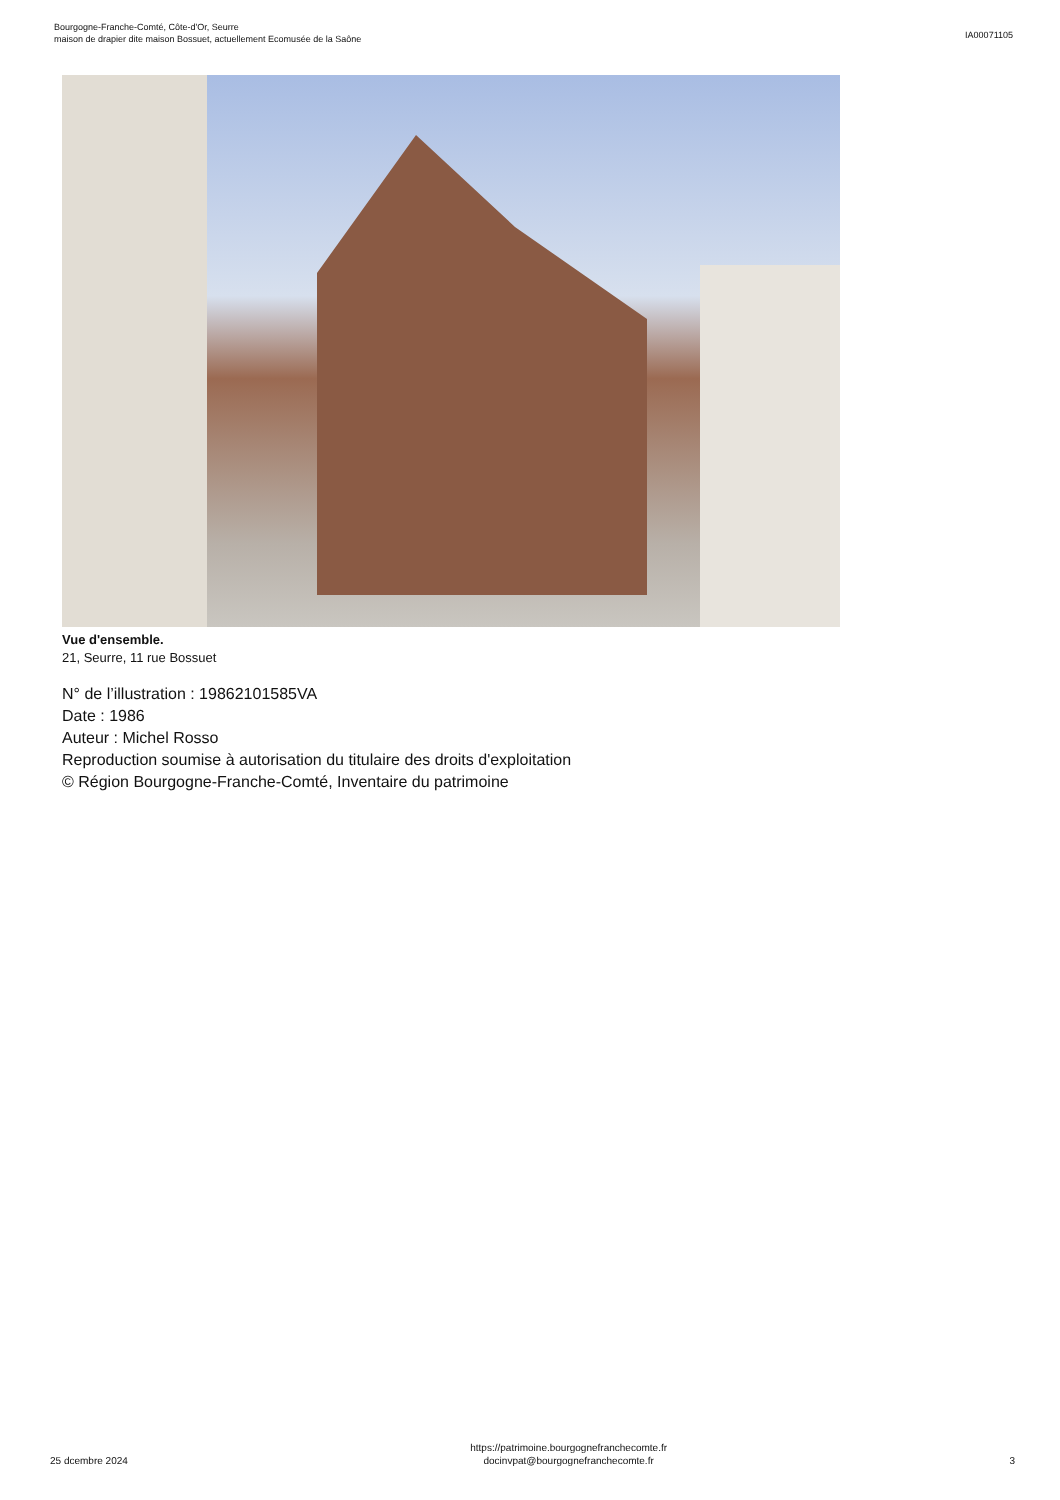Bourgogne-Franche-Comté, Côte-d'Or, Seurre
maison de drapier dite maison Bossuet, actuellement Ecomusée de la Saône
IA00071105
Vue d'ensemble.
21, Seurre, 11 rue Bossuet
N° de l’illustration : 19862101585VA
Date : 1986
Auteur : Michel Rosso
Reproduction soumise à autorisation du titulaire des droits d'exploitation
© Région Bourgogne-Franche-Comté, Inventaire du patrimoine
25 dcembre 2024
https://patrimoine.bourgognefranchecomte.fr
docinvpat@bourgognefranchecomte.fr
3